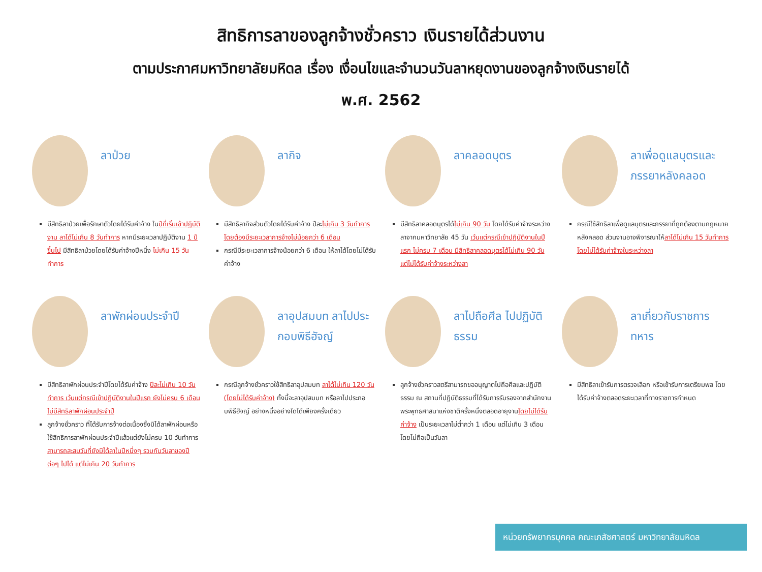สิทธิการลาของลูกจ้างชั่วคราว เงินรายได้ส่วนงาน
ตามประกาศมหาวิทยาลัยมหิดล เรื่อง เงื่อนไขและจำนวนวันลาหยุดงานของลูกจ้างเงินรายได้
พ.ศ. 2562
ลาป่วย
มีสิทธิลาป่วยเพื่อรักษาตัวโดยได้รับค่าจ้าง ในปีที่เริ่มเข้าปฏิบัติงาน ลาได้ไม่เกิน 8 วันทำการ หากมีระยะเวลาปฏิบัติงาน 1 ปีขึ้นไป มีสิทธิลาป่วยโดยได้รับค่าจ้างปีหนึ่ง ไม่เกิน 15 วันทำการ
ลากิจ
มีสิทธิลากิจส่วนตัวโดยได้รับค่าจ้าง ปีละไม่เกิน 3 วันทำการ โดยต้องมีระยะเวลาการจ้างไม่น้อยกว่า 6 เดือน
กรณีมีระยะเวลาการจ้างน้อยกว่า 6 เดือน ให้ลาได้โดยไม่ได้รับค่าจ้าง
ลาคลอดบุตร
มีสิทธิลาคลอดบุตรได้ไม่เกิน 90 วัน โดยได้รับค่าจ้างระหว่างลาจากมหาวิทยาลัย 45 วัน เว้นแต่กรณีเข้าปฏิบัติงานในปีแรก ไม่ครบ 7 เดือน มีสิทธิลาคลอดบุตรได้ไม่เกิน 90 วัน แต่ไม่ได้รับค่าจ้างระหว่างลา
ลาเพื่อดูแลบุตรและภรรยาหลังคลอด
กรณีใช้สิทธิลาเพื่อดูแลบุตรและภรรยาที่ถูกต้องตามกฎหมายหลังคลอด ส่วนงานอาจพิจารณาให้ลาได้ไม่เกิน 15 วันทำการ โดยไม่ได้รับค่าจ้างในระหว่างลา
ลาพักผ่อนประจำปี
มีสิทธิลาพักผ่อนประจำปีโดยได้รับค่าจ้าง ปีละไม่เกิน 10 วันทำการ เว้นแต่กรณีเข้าปฏิบัติงานในปีแรก ยังไม่ครบ 6 เดือน ไม่มีสิทธิลาพักผ่อนประจำปี
ลูกจ้างชั่วคราว ที่ได้รับการจ้างต่อเนื่องซึ่งมิได้ลาพักผ่อนหรือใช้สิทธิการลาพักผ่อนประจำปีแล้วแต่ยังไม่ครบ 10 วันทำการ สามารถสะสมวันที่ยังมิได้ลาในปีหนึ่งๆ รวมกับวันลาของปีต่อๆ ไปได้ แต่ไม่เกิน 20 วันทำการ
ลาอุปสมบท ลาไปประกอบพิธีฮัจญ์
กรณีลูกจ้างชั่วคราวใช้สิทธิลาอุปสมบท ลาได้ไม่เกิน 120 วัน (โดยไม่ได้รับค่าจ้าง) ทั้งนี้จะลาอุปสมบท หรือลาไปประกอบพิธีฮัจญ์ อย่างหนึ่งอย่างใดได้เพียงครั้งเดียว
ลาไปถือศีล ไปปฏิบัติธรรม
ลูกจ้างชั่วคราวสตรีสามารถขออนุญาตไปถือศีลและปฏิบัติธรรม ณ สถานที่ปฏิบัติธรรมที่ได้รับการรับรองจากสำนักงานพระพุทธศาสนาแห่งชาติครั้งหนึ่งตลอดอายุงานโดยไม่ได้รับค่าจ้าง เป็นระยะเวลาไม่ต่ำกว่า 1 เดือน แต่ไม่เกิน 3 เดือน โดยไม่ถือเป็นวันลา
ลาเกี่ยวกับราชการทหาร
มีสิทธิลาเข้ารับการตรวจเลือก หรือเข้ารับการเตรียมพล โดยได้รับค่าจ้างตลอดระยะเวลาที่ทางราชการกำหนด
หน่วยทรัพยากรบุคคล คณะเภสัชศาสตร์ มหาวิทยาลัยมหิดล